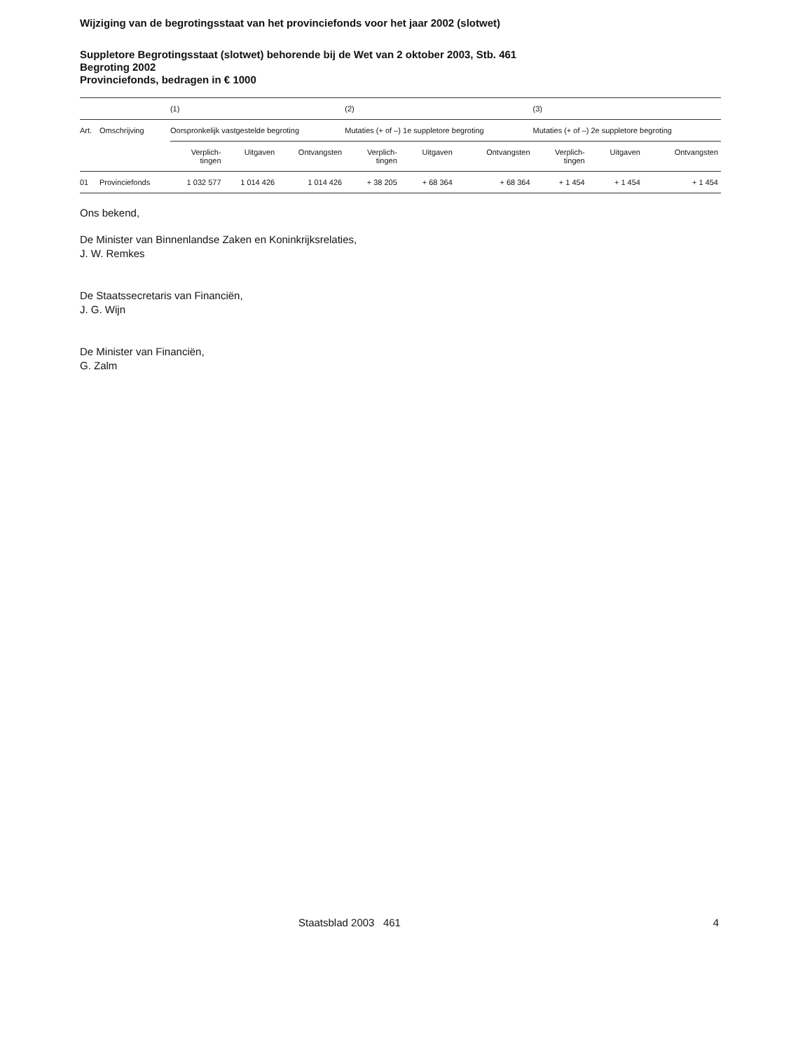Wijziging van de begrotingsstaat van het provinciefonds voor het jaar 2002 (slotwet)
Suppletore Begrotingsstaat (slotwet) behorende bij de Wet van 2 oktober 2003, Stb. 461
Begroting 2002
Provinciefonds, bedragen in € 1000
| | | (1) | | | (2) | | | (3) | | |
| --- | --- | --- | --- | --- | --- | --- | --- | --- | --- | --- |
| Art. | Omschrijving | Oorspronkelijk vastgestelde begroting | | | Mutaties (+ of –) 1e suppletore begroting | | | Mutaties (+ of –) 2e suppletore begroting | | |
| | | Verplich- tingen | Uitgaven | Ontvangsten | Verplich- tingen | Uitgaven | Ontvangsten | Verplich- tingen | Uitgaven | Ontvangsten |
| 01 | Provinciefonds | 1 032 577 | 1 014 426 | 1 014 426 | + 38 205 | + 68 364 | + 68 364 | + 1 454 | + 1 454 | + 1 454 |
Ons bekend,
De Minister van Binnenlandse Zaken en Koninkrijksrelaties,
J. W. Remkes
De Staatssecretaris van Financiën,
J. G. Wijn
De Minister van Financiën,
G. Zalm
Staatsblad 2003 461 4